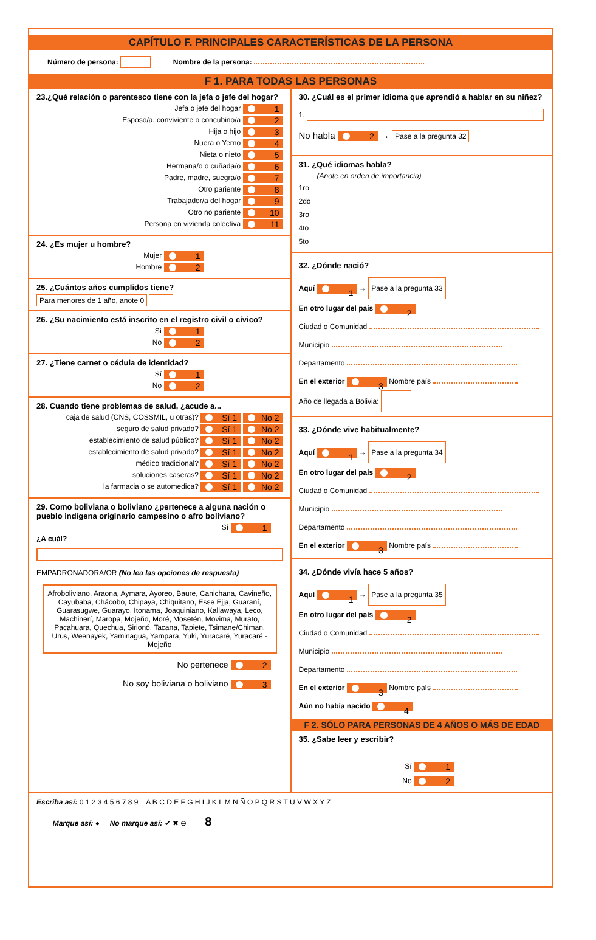CAPÍTULO F. PRINCIPALES CARACTERÍSTICAS DE LA PERSONA
Número de persona: Nombre de la persona:
F 1. PARA TODAS LAS PERSONAS
23.¿Qué relación o parentesco tiene con la jefa o jefe del hogar?
Jefa o jefe del hogar 1
Esposo/a, conviviente o concubino/a 2
Hija o hijo 3
Nuera o Yerno 4
Nieta o nieto 5
Hermana/o o cuñada/o 6
Padre, madre, suegra/o 7
Otro pariente 8
Trabajador/a del hogar 9
Otro no pariente 10
Persona en vivienda colectiva 11
24. ¿Es mujer u hombre?
Mujer 1
Hombre 2
25. ¿Cuántos años cumplidos tiene?
Para menores de 1 año, anote 0
26. ¿Su nacimiento está inscrito en el registro civil o cívico?
Sí 1
No 2
27. ¿Tiene carnet o cédula de identidad?
Sí 1
No 2
28. Cuando tiene problemas de salud, ¿acude a...
caja de salud (CNS, COSSMIL, u otras)? Sí 1 No 2
seguro de salud privado? Sí 1 No 2
establecimiento de salud público? Sí 1 No 2
establecimiento de salud privado? Sí 1 No 2
médico tradicional? Sí 1 No 2
soluciones caseras? Sí 1 No 2
la farmacia o se automedica? Sí 1 No 2
29. Como boliviana o boliviano ¿pertenece a alguna nación o pueblo indígena originario campesino o afro boliviano?
Sí 1
¿A cuál?
EMPADRONADORA/OR (No lea las opciones de respuesta)
Afroboliviano, Araona, Aymara, Ayoreo, Baure, Canichana, Cavineño, Cayubaba, Chácobo, Chipaya, Chiquitano, Esse Ejja, Guaraní, Guarasugwe, Guarayo, Itonama, Joaquiniano, Kallawaya, Leco, Machinerí, Maropa, Mojeño, Moré, Mosetén, Movima, Murato, Pacahuara, Quechua, Sirionó, Tacana, Tapiete, Tsimane/Chiman, Urus, Weenayek, Yaminagua, Yampara, Yuki, Yuracaré, Yuracaré - Mojeño
No pertenece 2
No soy boliviana o boliviano 3
30. ¿Cuál es el primer idioma que aprendió a hablar en su niñez?
1.
No habla 2 → Pase a la pregunta 32
31. ¿Qué idiomas habla?
(Anote en orden de importancia)
1ro
2do
3ro
4to
5to
32. ¿Dónde nació?
Aquí 1 → Pase a la pregunta 33
En otro lugar del país 2
Ciudad o Comunidad
Municipio
Departamento
En el exterior 3 Nombre país
Año de llegada a Bolivia:
33. ¿Dónde vive habitualmente?
Aquí 1 → Pase a la pregunta 34
En otro lugar del país 2
Ciudad o Comunidad
Municipio
Departamento
En el exterior 3 Nombre país
34. ¿Dónde vivía hace 5 años?
Aquí 1 → Pase a la pregunta 35
En otro lugar del país 2
Ciudad o Comunidad
Municipio
Departamento
En el exterior 3 Nombre país
Aún no había nacido 4
F 2. SÓLO PARA PERSONAS DE 4 AÑOS O MÁS DE EDAD
35. ¿Sabe leer y escribir?
Sí 1
No 2
Escriba así: 0 1 2 3 4 5 6 7 8 9 A B C D E F G H I J K L M N Ñ O P Q R S T U V W X Y Z
Marque así: ● No marque así: ✔ ✖ ⊖ 8